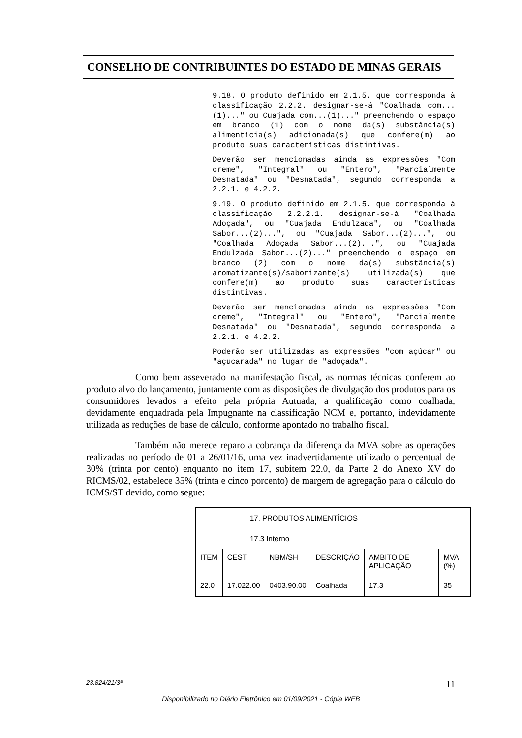CONSELHO DE CONTRIBUINTES DO ESTADO DE MINAS GERAIS
9.18. O produto definido em 2.1.5. que corresponda à classificação 2.2.2. designar-se-á "Coalhada com...(1)..." ou Cuajada com...(1)..." preenchendo o espaço em branco (1) com o nome da(s) substância(s) alimentícia(s) adicionada(s) que confere(m) ao produto suas características distintivas.
Deverão ser mencionadas ainda as expressões "Com creme", "Integral" ou "Entero", "Parcialmente Desnatada" ou "Desnatada", segundo corresponda a 2.2.1. e 4.2.2.
9.19. O produto definido em 2.1.5. que corresponda à classificação 2.2.2.1. designar-se-á "Coalhada Adoçada", ou "Cuajada Endulzada", ou "Coalhada Sabor...(2)...", ou "Cuajada Sabor...(2)...", ou "Coalhada Adoçada Sabor...(2)...", ou "Cuajada Endulzada Sabor...(2)..." preenchendo o espaço em branco (2) com o nome da(s) substância(s) aromatizante(s)/saborizante(s) utilizada(s) que confere(m) ao produto suas características distintivas.
Deverão ser mencionadas ainda as expressões "Com creme", "Integral" ou "Entero", "Parcialmente Desnatada" ou "Desnatada", segundo corresponda a 2.2.1. e 4.2.2.
Poderão ser utilizadas as expressões "com açúcar" ou "açucarada" no lugar de "adoçada".
Como bem asseverado na manifestação fiscal, as normas técnicas conferem ao produto alvo do lançamento, juntamente com as disposições de divulgação dos produtos para os consumidores levados a efeito pela própria Autuada, a qualificação como coalhada, devidamente enquadrada pela Impugnante na classificação NCM e, portanto, indevidamente utilizada as reduções de base de cálculo, conforme apontado no trabalho fiscal.
Também não merece reparo a cobrança da diferença da MVA sobre as operações realizadas no período de 01 a 26/01/16, uma vez inadvertidamente utilizado o percentual de 30% (trinta por cento) enquanto no item 17, subitem 22.0, da Parte 2 do Anexo XV do RICMS/02, estabelece 35% (trinta e cinco porcento) de margem de agregação para o cálculo do ICMS/ST devido, como segue:
| 17. PRODUTOS ALIMENTÍCIOS | | | | | |
| 17.3 Interno | | | | | |
| ITEM | CEST | NBM/SH | DESCRIÇÃO | ÂMBITO DE APLICAÇÃO | MVA (%) |
| 22.0 | 17.022.00 | 0403.90.00 | Coalhada | 17.3 | 35 |
23.824/21/3ª 11
Disponibilizado no Diário Eletrônico em 01/09/2021 - Cópia WEB